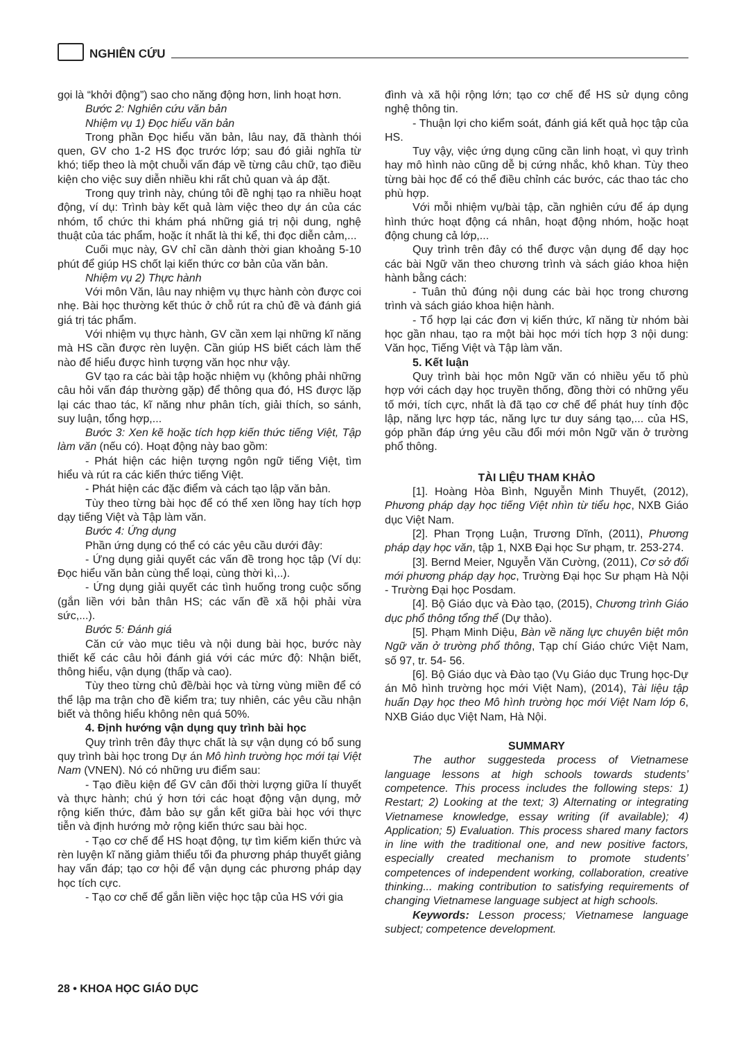NGHIÊN CỨU
gọi là “khởi động”) sao cho năng động hơn, linh hoạt hơn.
Bước 2: Nghiên cứu văn bản
Nhiệm vụ 1) Đọc hiểu văn bản
Trong phần Đọc hiểu văn bản, lâu nay, đã thành thói quen, GV cho 1-2 HS đọc trước lớp; sau đó giải nghĩa từ khó; tiếp theo là một chuỗi vấn đáp về từng câu chữ, tạo điều kiện cho việc suy diễn nhiều khi rất chủ quan và áp đặt.
Trong quy trình này, chúng tôi đề nghị tạo ra nhiều hoạt động, ví dụ: Trình bày kết quả làm việc theo dự án của các nhóm, tổ chức thi khám phá những giá trị nội dung, nghệ thuật của tác phẩm, hoặc ít nhất là thi kể, thi đọc diễn cảm,...
Cuối mục này, GV chỉ cần dành thời gian khoảng 5-10 phút để giúp HS chốt lại kiến thức cơ bản của văn bản.
Nhiệm vụ 2) Thực hành
Với môn Văn, lâu nay nhiệm vụ thực hành còn được coi nhẹ. Bài học thường kết thúc ở chỗ rút ra chủ đề và đánh giá giá trị tác phẩm.
Với nhiệm vụ thực hành, GV cần xem lại những kĩ năng mà HS cần được rèn luyện. Cần giúp HS biết cách làm thế nào để hiểu được hình tượng văn học như vậy.
GV tạo ra các bài tập hoặc nhiệm vụ (không phải những câu hỏi vấn đáp thường gặp) để thông qua đó, HS được lặp lại các thao tác, kĩ năng như phân tích, giải thích, so sánh, suy luận, tổng hợp,...
Bước 3: Xen kẽ hoặc tích hợp kiến thức tiếng Việt, Tập làm văn (nếu có). Hoạt động này bao gồm:
- Phát hiện các hiện tượng ngôn ngữ tiếng Việt, tìm hiểu và rút ra các kiến thức tiếng Việt.
- Phát hiện các đặc điểm và cách tạo lập văn bản.
Tùy theo từng bài học để có thể xen lồng hay tích hợp dạy tiếng Việt và Tập làm văn.
Bước 4: Ứng dụng
Phần ứng dụng có thể có các yêu cầu dưới đây:
- Ứng dụng giải quyết các vấn đề trong học tập (Ví dụ: Đọc hiểu văn bản cùng thể loại, cùng thời kì,..).
- Ứng dụng giải quyết các tình huống trong cuộc sống (gắn liền với bản thân HS; các vấn đề xã hội phải vừa sức,...).
Bước 5: Đánh giá
Căn cứ vào mục tiêu và nội dung bài học, bước này thiết kế các câu hỏi đánh giá với các mức độ: Nhận biết, thông hiểu, vận dụng (thấp và cao).
Tùy theo từng chủ đề/bài học và từng vùng miền để có thể lập ma trận cho đề kiểm tra; tuy nhiên, các yêu cầu nhận biết và thông hiểu không nên quá 50%.
4. Định hướng vận dụng quy trình bài học
Quy trình trên đây thực chất là sự vận dụng có bổ sung quy trình bài học trong Dự án Mô hình trường học mới tại Việt Nam (VNEN). Nó có những ưu điểm sau:
- Tạo điều kiện để GV cân đối thời lượng giữa lí thuyết và thực hành; chú ý hơn tới các hoạt động vận dụng, mở rộng kiến thức, đảm bảo sự gắn kết giữa bài học với thực tiễn và định hướng mở rộng kiến thức sau bài học.
- Tạo cơ chế để HS hoạt động, tự tìm kiếm kiến thức và rèn luyện kĩ năng giảm thiểu tối đa phương pháp thuyết giảng hay vấn đáp; tạo cơ hội để vận dụng các phương pháp dạy học tích cực.
- Tạo cơ chế để gắn liền việc học tập của HS với gia
đình và xã hội rộng lớn; tạo cơ chế để HS sử dụng công nghệ thông tin.
- Thuận lợi cho kiểm soát, đánh giá kết quả học tập của HS.
Tuy vậy, việc ứng dụng cũng cần linh hoạt, vì quy trình hay mô hình nào cũng dễ bị cứng nhắc, khô khan. Tùy theo từng bài học để có thể điều chỉnh các bước, các thao tác cho phù hợp.
Với mỗi nhiệm vụ/bài tập, cần nghiên cứu để áp dụng hình thức hoạt động cá nhân, hoạt động nhóm, hoặc hoạt động chung cả lớp,...
Quy trình trên đây có thể được vận dụng để dạy học các bài Ngữ văn theo chương trình và sách giáo khoa hiện hành bằng cách:
- Tuân thủ đúng nội dung các bài học trong chương trình và sách giáo khoa hiện hành.
- Tổ hợp lại các đơn vị kiến thức, kĩ năng từ nhóm bài học gần nhau, tạo ra một bài học mới tích hợp 3 nội dung: Văn học, Tiếng Việt và Tập làm văn.
5. Kết luận
Quy trình bài học môn Ngữ văn có nhiều yếu tố phù hợp với cách dạy học truyền thống, đồng thời có những yếu tố mới, tích cực, nhất là đã tạo cơ chế để phát huy tính độc lập, năng lực hợp tác, năng lực tư duy sáng tạo,... của HS, góp phần đáp ứng yêu cầu đổi mới môn Ngữ văn ở trường phổ thông.
TÀI LIỆU THAM KHẢO
[1]. Hoàng Hòa Bình, Nguyễn Minh Thuyết, (2012), Phương pháp dạy học tiếng Việt nhìn từ tiểu học, NXB Giáo dục Việt Nam.
[2]. Phan Trọng Luận, Trương Dĩnh, (2011), Phương pháp dạy học văn, tập 1, NXB Đại học Sư phạm, tr. 253-274.
[3]. Bernd Meier, Nguyễn Văn Cường, (2011), Cơ sở đổi mới phương pháp dạy học, Trường Đại học Sư phạm Hà Nội - Trường Đại học Posdam.
[4]. Bộ Giáo dục và Đào tạo, (2015), Chương trình Giáo dục phổ thông tổng thể (Dự thảo).
[5]. Phạm Minh Diệu, Bàn về năng lực chuyên biệt môn Ngữ văn ở trường phổ thông, Tạp chí Giáo chức Việt Nam, số 97, tr. 54- 56.
[6]. Bộ Giáo dục và Đào tạo (Vụ Giáo dục Trung học-Dự án Mô hình trường học mới Việt Nam), (2014), Tài liệu tập huấn Dạy học theo Mô hình trường học mới Việt Nam lớp 6, NXB Giáo dục Việt Nam, Hà Nội.
SUMMARY
The author suggesteda process of Vietnamese language lessons at high schools towards students’ competence. This process includes the following steps: 1) Restart; 2) Looking at the text; 3) Alternating or integrating Vietnamese knowledge, essay writing (if available); 4) Application; 5) Evaluation. This process shared many factors in line with the traditional one, and new positive factors, especially created mechanism to promote students’ competences of independent working, collaboration, creative thinking... making contribution to satisfying requirements of changing Vietnamese language subject at high schools.
Keywords: Lesson process; Vietnamese language subject; competence development.
28 • KHOA HỌC GIÁO DỤC